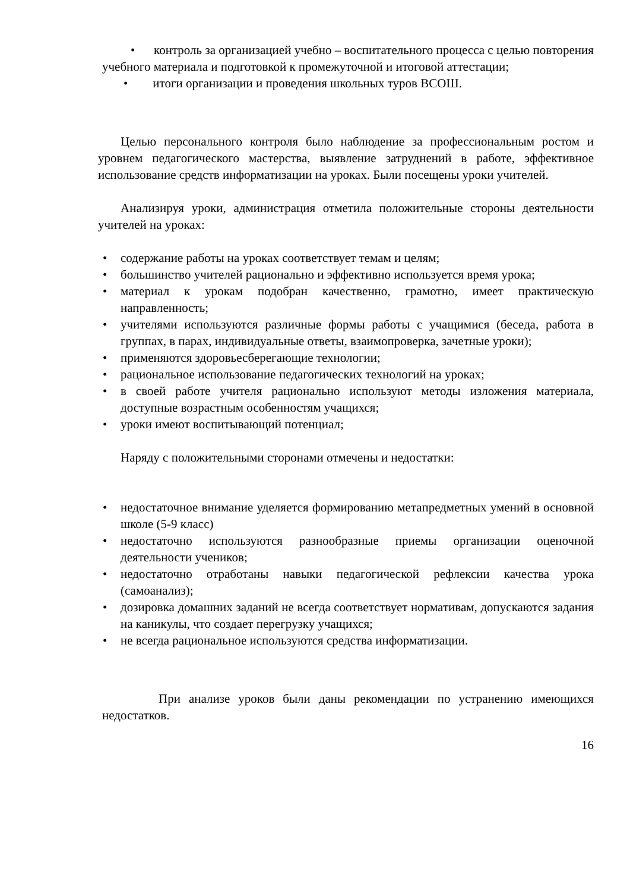• контроль за организацией учебно – воспитательного процесса с целью повторения учебного материала и подготовкой к промежуточной и итоговой аттестации;
• итоги организации и проведения школьных туров ВСОШ.
Целью персонального контроля было наблюдение за профессиональным ростом и уровнем педагогического мастерства, выявление затруднений в работе, эффективное использование средств информатизации на уроках. Были посещены уроки учителей.
Анализируя уроки, администрация отметила положительные стороны деятельности учителей на уроках:
• содержание работы на уроках соответствует темам и целям;
• большинство учителей рационально и эффективно используется время урока;
• материал к урокам подобран качественно, грамотно, имеет практическую направленность;
• учителями используются различные формы работы с учащимися (беседа, работа в группах, в парах, индивидуальные ответы, взаимопроверка, зачетные уроки);
• применяются здоровьесберегающие технологии;
• рациональное использование педагогических технологий на уроках;
• в своей работе учителя рационально используют методы изложения материала, доступные возрастным особенностям учащихся;
• уроки имеют воспитывающий потенциал;
Наряду с положительными сторонами отмечены и недостатки:
• недостаточное внимание уделяется формированию метапредметных умений в основной школе (5-9 класс)
• недостаточно используются разнообразные приемы организации оценочной деятельности учеников;
• недостаточно отработаны навыки педагогической рефлексии качества урока (самоанализ);
• дозировка домашних заданий не всегда соответствует нормативам, допускаются задания на каникулы, что создает перегрузку учащихся;
• не всегда рациональное используются средства информатизации.
При анализе уроков были даны рекомендации по устранению имеющихся недостатков.
16